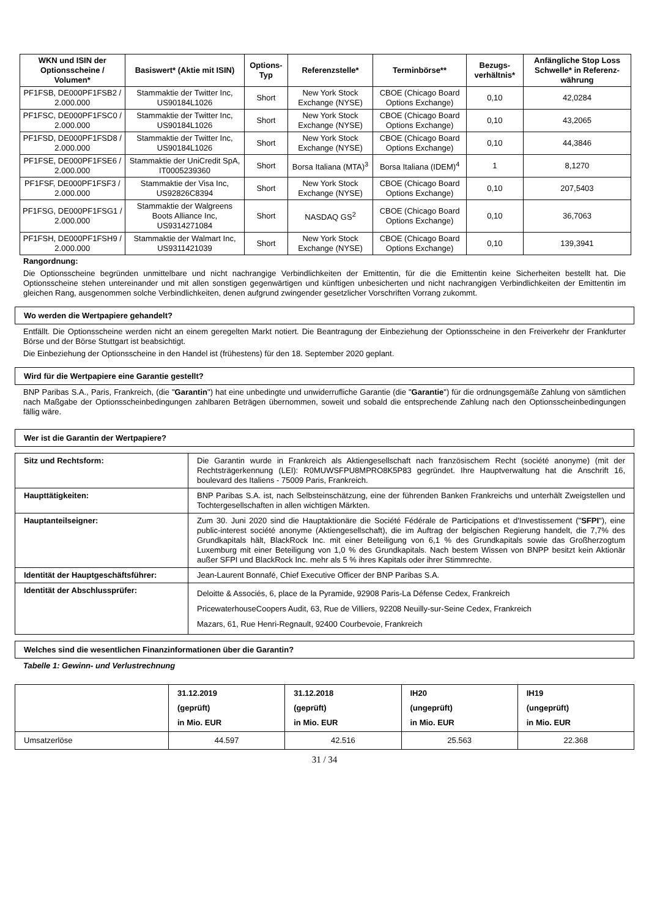| WKN und ISIN der Optionsscheine / Volumen* | Basiswert* (Aktie mit ISIN) | Options-Typ | Referenzstelle* | Terminbörse** | Bezugs-verhältnis* | Anfängliche Stop Loss Schwelle* in Referenz-währung |
| --- | --- | --- | --- | --- | --- | --- |
| PF1FSB, DE000PF1FSB2 / 2.000.000 | Stammaktie der Twitter Inc, US90184L1026 | Short | New York Stock Exchange (NYSE) | CBOE (Chicago Board Options Exchange) | 0,10 | 42,0284 |
| PF1FSC, DE000PF1FSC0 / 2.000.000 | Stammaktie der Twitter Inc, US90184L1026 | Short | New York Stock Exchange (NYSE) | CBOE (Chicago Board Options Exchange) | 0,10 | 43,2065 |
| PF1FSD, DE000PF1FSD8 / 2.000.000 | Stammaktie der Twitter Inc, US90184L1026 | Short | New York Stock Exchange (NYSE) | CBOE (Chicago Board Options Exchange) | 0,10 | 44,3846 |
| PF1FSE, DE000PF1FSE6 / 2.000.000 | Stammaktie der UniCredit SpA, IT0005239360 | Short | Borsa Italiana (MTA)<sup>3</sup> | Borsa Italiana (IDEM)<sup>4</sup> | 1 | 8,1270 |
| PF1FSF, DE000PF1FSF3 / 2.000.000 | Stammaktie der Visa Inc, US92826C8394 | Short | New York Stock Exchange (NYSE) | CBOE (Chicago Board Options Exchange) | 0,10 | 207,5403 |
| PF1FSG, DE000PF1FSG1 / 2.000.000 | Stammaktie der Walgreens Boots Alliance Inc, US9314271084 | Short | NASDAQ GS<sup>2</sup> | CBOE (Chicago Board Options Exchange) | 0,10 | 36,7063 |
| PF1FSH, DE000PF1FSH9 / 2.000.000 | Stammaktie der Walmart Inc, US9311421039 | Short | New York Stock Exchange (NYSE) | CBOE (Chicago Board Options Exchange) | 0,10 | 139,3941 |
Rangordnung:
Die Optionsscheine begründen unmittelbare und nicht nachrangige Verbindlichkeiten der Emittentin, für die die Emittentin keine Sicherheiten bestellt hat. Die Optionsscheine stehen untereinander und mit allen sonstigen gegenwärtigen und künftigen unbesicherten und nicht nachrangigen Verbindlichkeiten der Emittentin im gleichen Rang, ausgenommen solche Verbindlichkeiten, denen aufgrund zwingender gesetzlicher Vorschriften Vorrang zukommt.
Wo werden die Wertpapiere gehandelt?
Entfällt. Die Optionsscheine werden nicht an einem geregelten Markt notiert. Die Beantragung der Einbeziehung der Optionsscheine in den Freiverkehr der Frankfurter Börse und der Börse Stuttgart ist beabsichtigt.
Die Einbeziehung der Optionsscheine in den Handel ist (frühestens) für den 18. September 2020 geplant.
Wird für die Wertpapiere eine Garantie gestellt?
BNP Paribas S.A., Paris, Frankreich, (die "Garantin") hat eine unbedingte und unwiderrufliche Garantie (die "Garantie") für die ordnungsgemäße Zahlung von sämtlichen nach Maßgabe der Optionsscheinbedingungen zahlbaren Beträgen übernommen, soweit und sobald die entsprechende Zahlung nach den Optionsscheinbedingungen fällig wäre.
Wer ist die Garantin der Wertpapiere?
| Sitz und Rechtsform: | Die Garantin wurde in Frankreich als Aktiengesellschaft nach französischem Recht (société anonyme) (mit der Rechtsträgerkennung (LEI): R0MUWSFPU8MPRO8K5P83 gegründet. Ihre Hauptverwaltung hat die Anschrift 16, boulevard des Italiens - 75009 Paris, Frankreich. |
| Haupttätigkeiten: | BNP Paribas S.A. ist, nach Selbsteinschätzung, eine der führenden Banken Frankreichs und unterhält Zweigstellen und Tochtergesellschaften in allen wichtigen Märkten. |
| Hauptanteilseigner: | Zum 30. Juni 2020 sind die Hauptaktionäre die Société Fédérale de Participations et d'Investissement (" SFPI "), eine public-interest société anonyme (Aktiengesellschaft), die im Auftrag der belgischen Regierung handelt, die 7,7% des Grundkapitals hält, BlackRock Inc. mit einer Beteiligung von 6,1 % des Grundkapitals sowie das Großherzogtum Luxemburg mit einer Beteiligung von 1,0 % des Grundkapitals. Nach bestem Wissen von BNPP besitzt kein Aktionär außer SFPI und BlackRock Inc. mehr als 5 % ihres Kapitals oder ihrer Stimmrechte. |
| Identität der Hauptgeschäftsführer: | Jean-Laurent Bonnafé, Chief Executive Officer der BNP Paribas S.A. |
| Identität der Abschlussprüfer: | Deloitte & Associés, 6, place de la Pyramide, 92908 Paris-La Défense Cedex, Frankreich PricewaterhouseCoopers Audit, 63, Rue de Villiers, 92208 Neuilly-sur-Seine Cedex, Frankreich Mazars, 61, Rue Henri-Regnault, 92400 Courbevoie, Frankreich |
Welches sind die wesentlichen Finanzinformationen über die Garantin?
Tabelle 1: Gewinn- und Verlustrechnung
| | 31.12.2019 (geprüft) in Mio. EUR | 31.12.2018 (geprüft) in Mio. EUR | IH20 (ungeprüft) in Mio. EUR | IH19 (ungeprüft) in Mio. EUR |
| Umsatzerlöse | 44.597 | 42.516 | 25.563 | 22.368 |
31 / 34